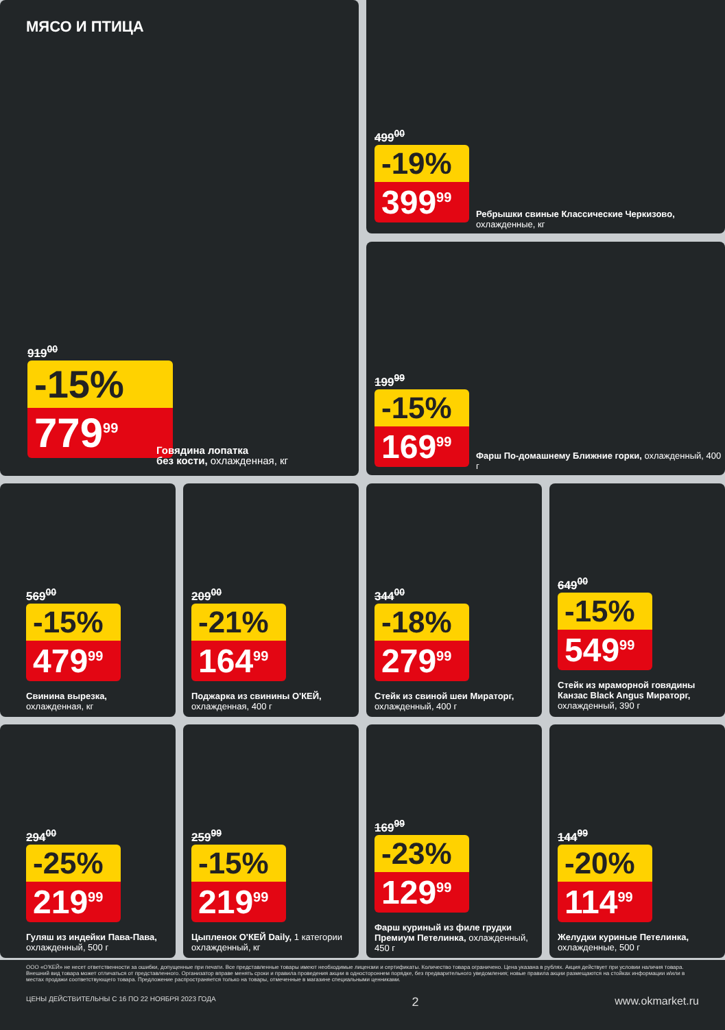МЯСО И ПТИЦА
919<sup>00</sup>
-15%
779<sup>99</sup>
Говядина лопатка
без кости, охлажденная, кг
499<sup>00</sup>
-19%
399<sup>99</sup>
Ребрышки свиные Классические Черкизово, охлажденные, кг
199<sup>99</sup>
-15%
169<sup>99</sup>
Фарш По-домашнему Ближние горки, охлажденный, 400 г
569<sup>00</sup>
-15%
479<sup>99</sup>
Свинина вырезка,
охлажденная, кг
209<sup>00</sup>
-21%
164<sup>99</sup>
Поджарка из свинины О'КЕЙ,
охлажденная, 400 г
344<sup>00</sup>
-18%
279<sup>99</sup>
Стейк из свиной шеи Мираторг,
охлажденный, 400 г
649<sup>00</sup>
-15%
549<sup>99</sup>
Стейк из мраморной говядины Канзас Black Angus Мираторг, охлажденный, 390 г
294<sup>00</sup>
-25%
219<sup>99</sup>
Гуляш из индейки Пава-Пава,
охлажденный, 500 г
259<sup>99</sup>
-15%
219<sup>99</sup>
Цыпленок О'КЕЙ Daily, 1 категории
охлажденный, кг
169<sup>99</sup>
-23%
129<sup>99</sup>
Фарш куриный из филе грудки Премиум Петелинка, охлажденный, 450 г
144<sup>99</sup>
-20%
114<sup>99</sup>
Желудки куриные Петелинка,
охлажденные, 500 г
ООО «О'КЕЙ» не несет ответственности за ошибки, допущенные при печати. Все представленные товары имеют необходимые лицензии и сертификаты. Количество товара ограничено. Цена указана в рублях. Акция действует при условии наличия товара. Внешний вид товара может отличаться от представленного. Организатор вправе менять сроки и правила проведения акции в одностороннем порядке, без предварительного уведомления; новые правила акции размещаются на стойках информации и/или в местах продажи соответствующего товара. Предложение распространяется только на товары, отмеченные в магазине специальными ценниками.
ЦЕНЫ ДЕЙСТВИТЕЛЬНЫ С 16 ПО 22 НОЯБРЯ 2023 ГОДА 2 www.okmarket.ru